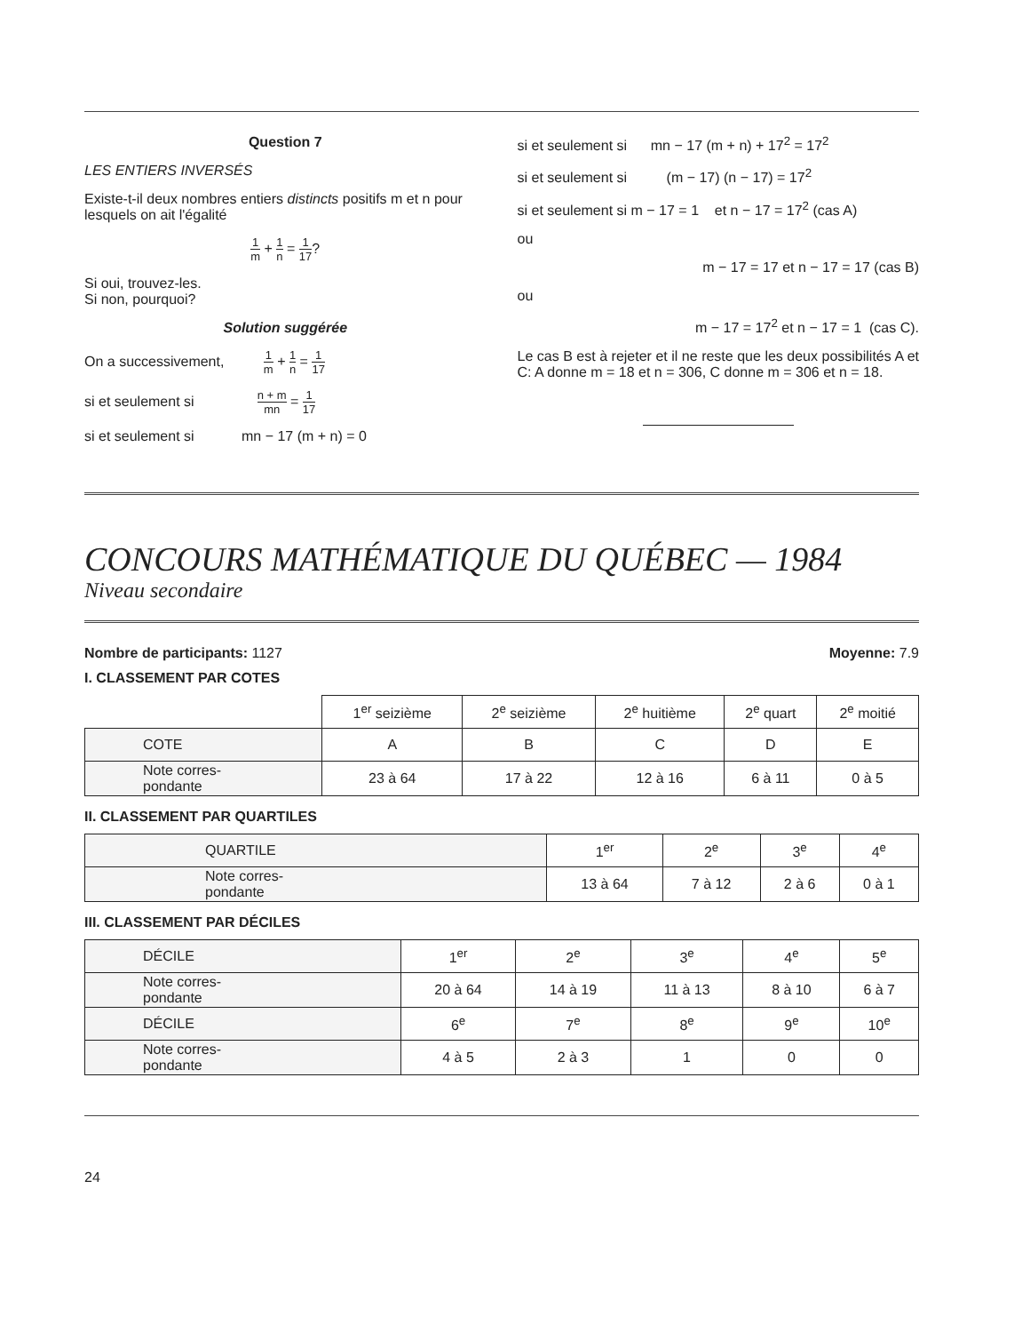Question 7
LES ENTIERS INVERSÉS
Existe-t-il deux nombres entiers distincts positifs m et n pour lesquels on ait l'égalité
1 m + 1 n = 1 17?
Si oui, trouvez-les.
Si non, pourquoi?
Solution suggérée
On a successivement, 1 m + 1 n = 1 17
si et seulement si n + m mn = 1 17
si et seulement si mn − 17 (m + n) = 0
si et seulement si mn − 17 (m + n) + 17<sup>2</sup> = 17<sup>2</sup>
si et seulement si (m − 17) (n − 17) = 17<sup>2</sup>
si et seulement si m − 17 = 1 et n − 17 = 17<sup>2</sup> (cas A)
ou
m − 17 = 17 et n − 17 = 17 (cas B)
ou
m − 17 = 17<sup>2</sup> et n − 17 = 1 (cas C).
Le cas B est à rejeter et il ne reste que les deux possibilités A et C: A donne m = 18 et n = 306, C donne m = 306 et n = 18.
CONCOURS MATHÉMATIQUE DU QUÉBEC — 1984
Niveau secondaire
Nombre de participants: 1127 Moyenne: 7.9
I. CLASSEMENT PAR COTES
| | 1<sup>er</sup> seizième | 2<sup>e</sup> seizième | 2<sup>e</sup> huitième | 2<sup>e</sup> quart | 2<sup>e</sup> moitié |
| COTE | A | B | C | D | E |
| Note corres- pondante | 23 à 64 | 17 à 22 | 12 à 16 | 6 à 11 | 0 à 5 |
II. CLASSEMENT PAR QUARTILES
| QUARTILE | 1<sup>er</sup> | 2<sup>e</sup> | 3<sup>e</sup> | 4<sup>e</sup> |
| Note corres- pondante | 13 à 64 | 7 à 12 | 2 à 6 | 0 à 1 |
III. CLASSEMENT PAR DÉCILES
| DÉCILE | 1<sup>er</sup> | 2<sup>e</sup> | 3<sup>e</sup> | 4<sup>e</sup> | 5<sup>e</sup> |
| Note corres- pondante | 20 à 64 | 14 à 19 | 11 à 13 | 8 à 10 | 6 à 7 |
| DÉCILE | 6<sup>e</sup> | 7<sup>e</sup> | 8<sup>e</sup> | 9<sup>e</sup> | 10<sup>e</sup> |
| Note corres- pondante | 4 à 5 | 2 à 3 | 1 | 0 | 0 |
24